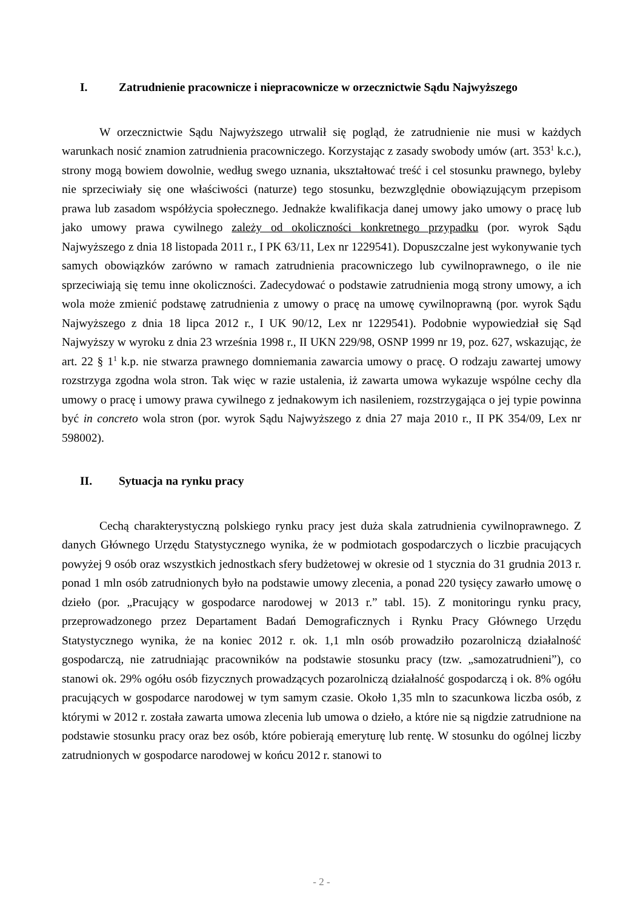I. Zatrudnienie pracownicze i niepracownicze w orzecznictwie Sądu Najwyższego
W orzecznictwie Sądu Najwyższego utrwalił się pogląd, że zatrudnienie nie musi w każdych warunkach nosić znamion zatrudnienia pracowniczego. Korzystając z zasady swobody umów (art. 353<sup>1</sup> k.c.), strony mogą bowiem dowolnie, według swego uznania, ukształtować treść i cel stosunku prawnego, byleby nie sprzeciwiały się one właściwości (naturze) tego stosunku, bezwzględnie obowiązującym przepisom prawa lub zasadom współżycia społecznego. Jednakże kwalifikacja danej umowy jako umowy o pracę lub jako umowy prawa cywilnego zależy od okoliczności konkretnego przypadku (por. wyrok Sądu Najwyższego z dnia 18 listopada 2011 r., I PK 63/11, Lex nr 1229541). Dopuszczalne jest wykonywanie tych samych obowiązków zarówno w ramach zatrudnienia pracowniczego lub cywilnoprawnego, o ile nie sprzeciwiają się temu inne okoliczności. Zadecydować o podstawie zatrudnienia mogą strony umowy, a ich wola może zmienić podstawę zatrudnienia z umowy o pracę na umowę cywilnoprawną (por. wyrok Sądu Najwyższego z dnia 18 lipca 2012 r., I UK 90/12, Lex nr 1229541). Podobnie wypowiedział się Sąd Najwyższy w wyroku z dnia 23 września 1998 r., II UKN 229/98, OSNP 1999 nr 19, poz. 627, wskazując, że art. 22 § 1<sup>1</sup> k.p. nie stwarza prawnego domniemania zawarcia umowy o pracę. O rodzaju zawartej umowy rozstrzyga zgodna wola stron. Tak więc w razie ustalenia, iż zawarta umowa wykazuje wspólne cechy dla umowy o pracę i umowy prawa cywilnego z jednakowym ich nasileniem, rozstrzygająca o jej typie powinna być in concreto wola stron (por. wyrok Sądu Najwyższego z dnia 27 maja 2010 r., II PK 354/09, Lex nr 598002).
II. Sytuacja na rynku pracy
Cechą charakterystyczną polskiego rynku pracy jest duża skala zatrudnienia cywilnoprawnego. Z danych Głównego Urzędu Statystycznego wynika, że w podmiotach gospodarczych o liczbie pracujących powyżej 9 osób oraz wszystkich jednostkach sfery budżetowej w okresie od 1 stycznia do 31 grudnia 2013 r. ponad 1 mln osób zatrudnionych było na podstawie umowy zlecenia, a ponad 220 tysięcy zawarło umowę o dzieło (por. „Pracujący w gospodarce narodowej w 2013 r.” tabl. 15). Z monitoringu rynku pracy, przeprowadzonego przez Departament Badań Demograficznych i Rynku Pracy Głównego Urzędu Statystycznego wynika, że na koniec 2012 r. ok. 1,1 mln osób prowadziło pozarolniczą działalność gospodarczą, nie zatrudniając pracowników na podstawie stosunku pracy (tzw. „samozatrudnieni”), co stanowi ok. 29% ogółu osób fizycznych prowadzących pozarolniczą działalność gospodarczą i ok. 8% ogółu pracujących w gospodarce narodowej w tym samym czasie. Około 1,35 mln to szacunkowa liczba osób, z którymi w 2012 r. została zawarta umowa zlecenia lub umowa o dzieło, a które nie są nigdzie zatrudnione na podstawie stosunku pracy oraz bez osób, które pobierają emeryturę lub rentę. W stosunku do ogólnej liczby zatrudnionych w gospodarce narodowej w końcu 2012 r. stanowi to
- 2 -